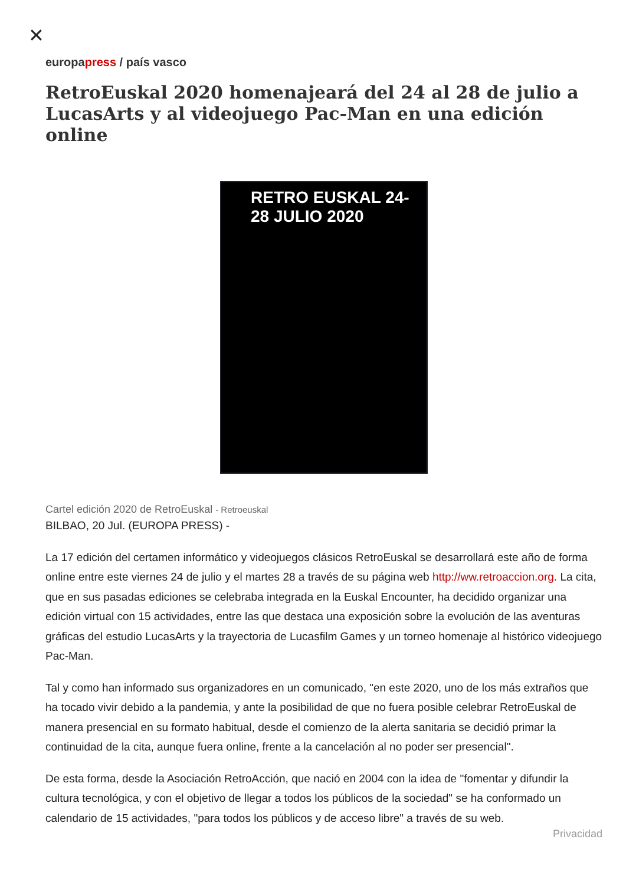✕
europapress / país vasco
RetroEuskal 2020 homenajeará del 24 al 28 de julio a LucasArts y al videojuego Pac-Man en una edición online
RETRO EUSKAL 24-28 JULIO 2020
Cartel edición 2020 de RetroEuskal - Retroeuskal
BILBAO, 20 Jul. (EUROPA PRESS) -
La 17 edición del certamen informático y videojuegos clásicos RetroEuskal se desarrollará este año de forma online entre este viernes 24 de julio y el martes 28 a través de su página web http://ww.retroaccion.org. La cita, que en sus pasadas ediciones se celebraba integrada en la Euskal Encounter, ha decidido organizar una edición virtual con 15 actividades, entre las que destaca una exposición sobre la evolución de las aventuras gráficas del estudio LucasArts y la trayectoria de Lucasfilm Games y un torneo homenaje al histórico videojuego Pac-Man.
Tal y como han informado sus organizadores en un comunicado, "en este 2020, uno de los más extraños que ha tocado vivir debido a la pandemia, y ante la posibilidad de que no fuera posible celebrar RetroEuskal de manera presencial en su formato habitual, desde el comienzo de la alerta sanitaria se decidió primar la continuidad de la cita, aunque fuera online, frente a la cancelación al no poder ser presencial".
De esta forma, desde la Asociación RetroAcción, que nació en 2004 con la idea de "fomentar y difundir la cultura tecnológica, y con el objetivo de llegar a todos los públicos de la sociedad" se ha conformado un calendario de 15 actividades, "para todos los públicos y de acceso libre" a través de su web.
Privacidad